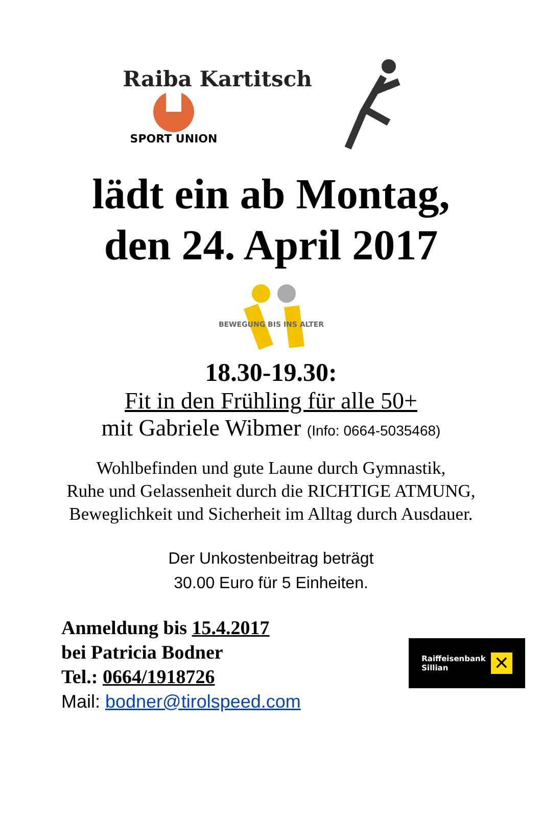Raiba Kartitsch
SPORT UNION
lädt ein ab Montag,
den 24. April 2017
BEWEGUNG BIS INS ALTER
18.30-19.30:
Fit in den Frühling für alle 50+
mit Gabriele Wibmer (Info: 0664-5035468)
Wohlbefinden und gute Laune durch Gymnastik,
Ruhe und Gelassenheit durch die RICHTIGE ATMUNG,
Beweglichkeit und Sicherheit im Alltag durch Ausdauer.
Der Unkostenbeitrag beträgt
30.00 Euro für 5 Einheiten.
Anmeldung bis 15.4.2017
bei Patricia Bodner
Tel.: 0664/1918726
Mail: bodner@tirolspeed.com
Raiffeisenbank
Sillian
✕